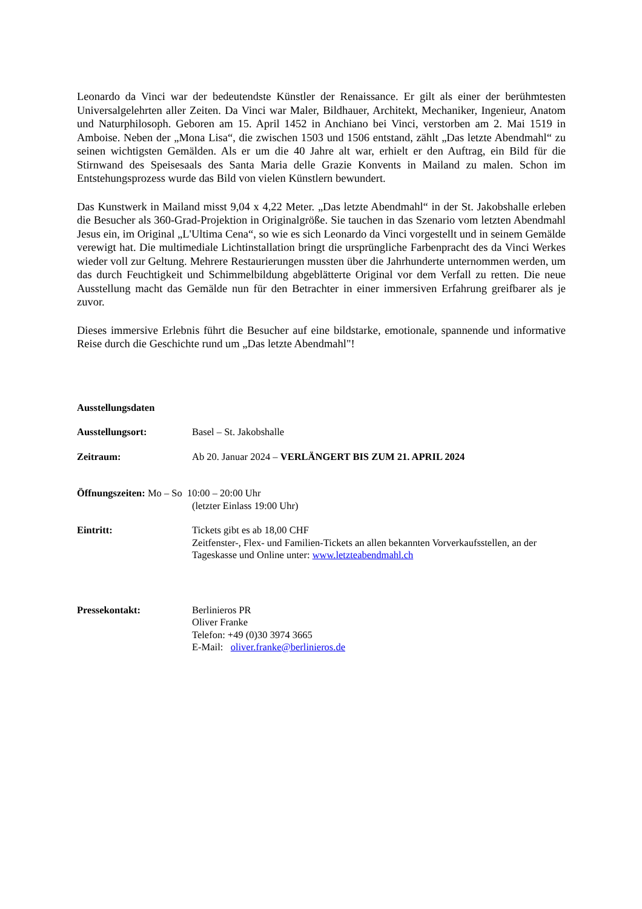Leonardo da Vinci war der bedeutendste Künstler der Renaissance. Er gilt als einer der berühmtesten Universalgelehrten aller Zeiten. Da Vinci war Maler, Bildhauer, Architekt, Mechaniker, Ingenieur, Anatom und Naturphilosoph. Geboren am 15. April 1452 in Anchiano bei Vinci, verstorben am 2. Mai 1519 in Amboise. Neben der „Mona Lisa“, die zwischen 1503 und 1506 entstand, zählt „Das letzte Abendmahl“ zu seinen wichtigsten Gemälden. Als er um die 40 Jahre alt war, erhielt er den Auftrag, ein Bild für die Stirnwand des Speisesaals des Santa Maria delle Grazie Konvents in Mailand zu malen. Schon im Entstehungsprozess wurde das Bild von vielen Künstlern bewundert.
Das Kunstwerk in Mailand misst 9,04 x 4,22 Meter. „Das letzte Abendmahl“ in der St. Jakobshalle erleben die Besucher als 360-Grad-Projektion in Originalgröße. Sie tauchen in das Szenario vom letzten Abendmahl Jesus ein, im Original „L'Ultima Cena“, so wie es sich Leonardo da Vinci vorgestellt und in seinem Gemälde verewigt hat. Die multimediale Lichtinstallation bringt die ursprüngliche Farbenpracht des da Vinci Werkes wieder voll zur Geltung. Mehrere Restaurierungen mussten über die Jahrhunderte unternommen werden, um das durch Feuchtigkeit und Schimmelbildung abgeblätterte Original vor dem Verfall zu retten. Die neue Ausstellung macht das Gemälde nun für den Betrachter in einer immersiven Erfahrung greifbarer als je zuvor.
Dieses immersive Erlebnis führt die Besucher auf eine bildstarke, emotionale, spannende und informative Reise durch die Geschichte rund um „Das letzte Abendmahl"!
Ausstellungsdaten
Ausstellungsort: Basel – St. Jakobshalle
Zeitraum: Ab 20. Januar 2024 – VERLÄNGERT BIS ZUM 21. APRIL 2024
Öffnungszeiten: Mo – So 10:00 – 20:00 Uhr
(letzter Einlass 19:00 Uhr)
Eintritt: Tickets gibt es ab 18,00 CHF
Zeitfenster-, Flex- und Familien-Tickets an allen bekannten Vorverkaufsstellen, an der Tageskasse und Online unter: www.letzteabendmahl.ch
Pressekontakt: Berlinieros PR
Oliver Franke
Telefon: +49 (0)30 3974 3665
E-Mail: oliver.franke@berlinieros.de